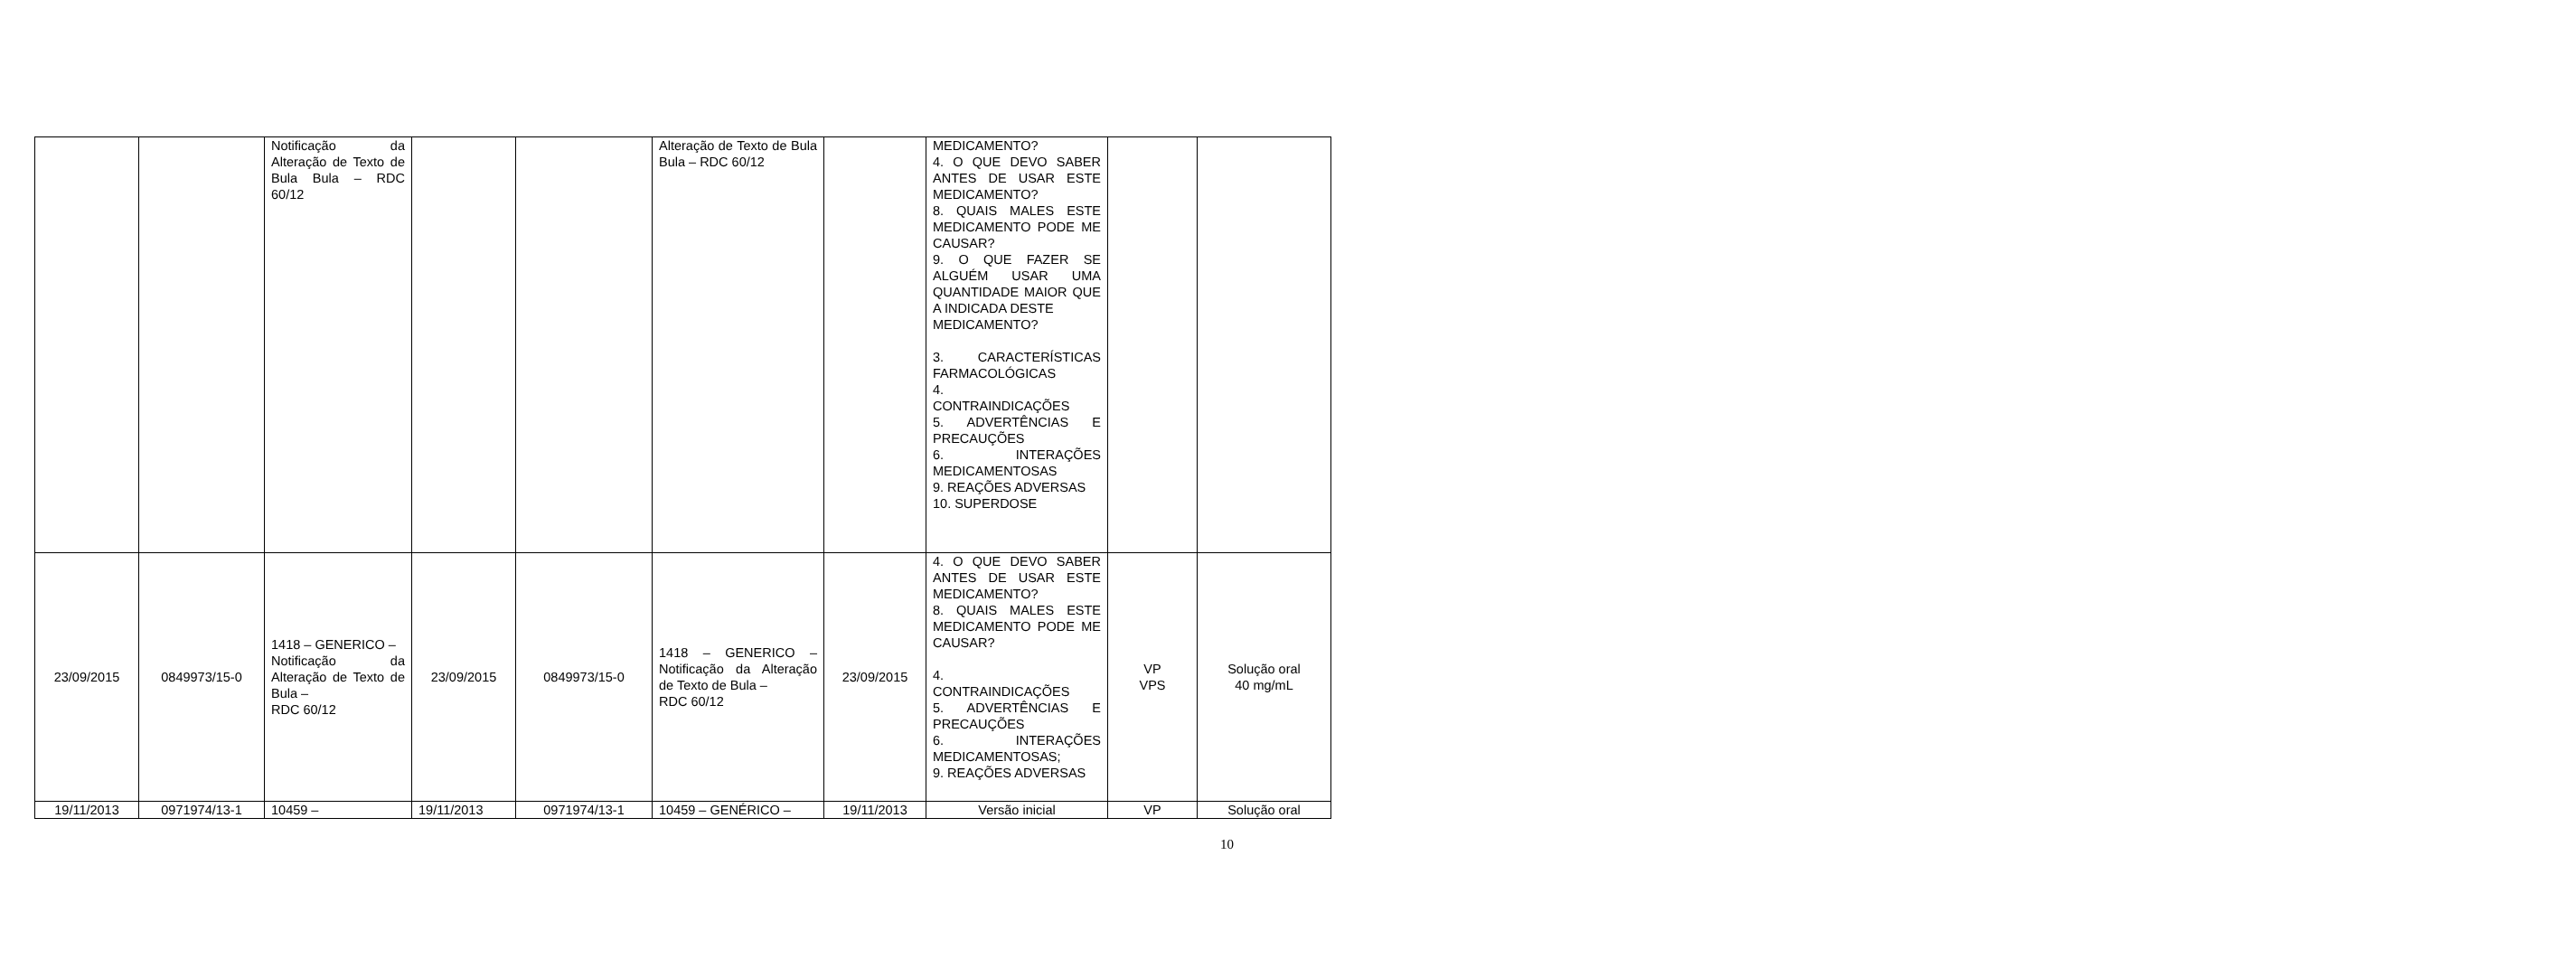| | | Notificação da Alteração de Texto de Bula Bula – RDC 60/12 | | | Alteração de Texto de Bula Bula – RDC 60/12 | | MEDICAMENTO? 4. O QUE DEVO SABER ANTES DE USAR ESTE MEDICAMENTO? 8. QUAIS MALES ESTE MEDICAMENTO PODE ME CAUSAR? 9. O QUE FAZER SE ALGUÉM USAR UMA QUANTIDADE MAIOR QUE A INDICADA DESTE MEDICAMENTO? 3. CARACTERÍSTICAS FARMACOLÓGICAS 4. CONTRAINDICAÇÕES 5. ADVERTÊNCIAS E PRECAUÇÕES 6. INTERAÇÕES MEDICAMENTOSAS 9. REAÇÕES ADVERSAS 10. SUPERDOSE | | |
| 23/09/2015 | 0849973/15-0 | 1418 – GENERICO – Notificação da Alteração de Texto de Bula – RDC 60/12 | 23/09/2015 | 0849973/15-0 | 1418 – GENERICO – Notificação da Alteração de Texto de Bula – RDC 60/12 | 23/09/2015 | 4. O QUE DEVO SABER ANTES DE USAR ESTE MEDICAMENTO? 8. QUAIS MALES ESTE MEDICAMENTO PODE ME CAUSAR? 4. CONTRAINDICAÇÕES 5. ADVERTÊNCIAS E PRECAUÇÕES 6. INTERAÇÕES MEDICAMENTOSAS; 9. REAÇÕES ADVERSAS | VP VPS | Solução oral 40 mg/mL |
| 19/11/2013 | 0971974/13-1 | 10459 – | 19/11/2013 | 0971974/13-1 | 10459 – GENÉRICO – | 19/11/2013 | Versão inicial | VP | Solução oral |
10